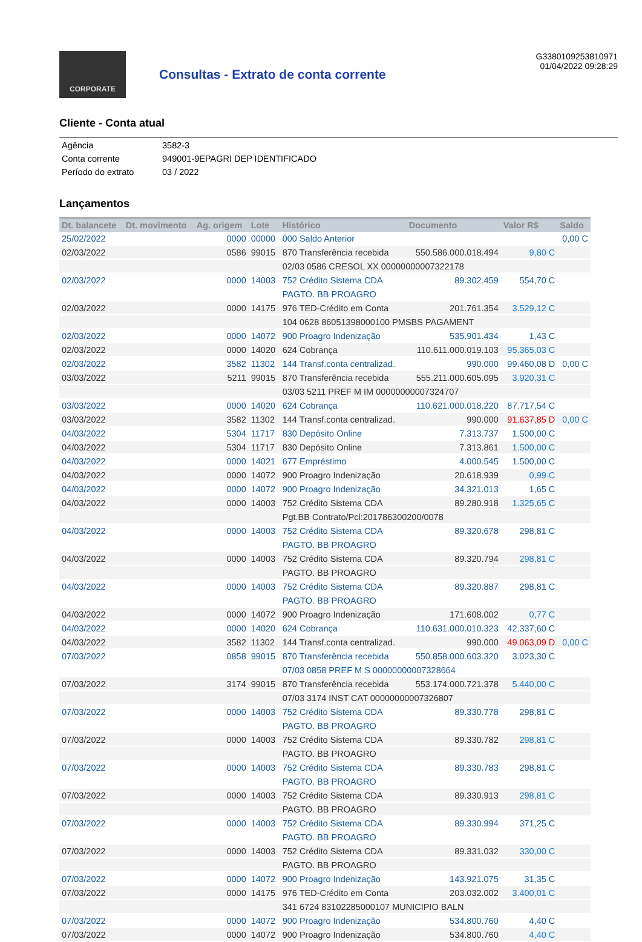CORPORATE
Consultas - Extrato de conta corrente
G3380109253810971
01/04/2022 09:28:29
Cliente - Conta atual
| Agência | 3582-3 |
| Conta corrente | 949001-9EPAGRI DEP IDENTIFICADO |
| Período do extrato | 03 / 2022 |
Lançamentos
| Dt. balancete | Dt. movimento | Ag. origem | Lote | Histórico | Documento | Valor R$ | Saldo |
| --- | --- | --- | --- | --- | --- | --- | --- |
| 25/02/2022 | | 0000 | 00000 | 000 Saldo Anterior | | | 0,00 C |
| 02/03/2022 | | 0586 | 99015 | 870 Transferência recebida | 550.586.000.018.494 | 9,80 C | |
| | | | | 02/03 0586 CRESOL XX 00000000007322178 | | | |
| 02/03/2022 | | 0000 | 14003 | 752 Crédito Sistema CDA | 89.302.459 | 554,70 C | |
| | | | | PAGTO. BB PROAGRO | | | |
| 02/03/2022 | | 0000 | 14175 | 976 TED-Crédito em Conta | 201.761.354 | 3.529,12 C | |
| | | | | 104 0628 86051398000100 PMSBS PAGAMENT | | | |
| 02/03/2022 | | 0000 | 14072 | 900 Proagro Indenização | 535.901.434 | 1,43 C | |
| 02/03/2022 | | 0000 | 14020 | 624 Cobrança | 110.611.000.019.103 | 95.365,03 C | |
| 02/03/2022 | | 3582 | 11302 | 144 Transf.conta centralizad. | 990.000 | 99.460,08 D | 0,00 C |
| 03/03/2022 | | 5211 | 99015 | 870 Transferência recebida | 555.211.000.605.095 | 3.920,31 C | |
| | | | | 03/03 5211 PREF M IM 00000000007324707 | | | |
| 03/03/2022 | | 0000 | 14020 | 624 Cobrança | 110.621.000.018.220 | 87.717,54 C | |
| 03/03/2022 | | 3582 | 11302 | 144 Transf.conta centralizad. | 990.000 | 91.637,85 D | 0,00 C |
| 04/03/2022 | | 5304 | 11717 | 830 Depósito Online | 7.313.737 | 1.500,00 C | |
| 04/03/2022 | | 5304 | 11717 | 830 Depósito Online | 7.313.861 | 1.500,00 C | |
| 04/03/2022 | | 0000 | 14021 | 677 Empréstimo | 4.000.545 | 1.500,00 C | |
| 04/03/2022 | | 0000 | 14072 | 900 Proagro Indenização | 20.618.939 | 0,99 C | |
| 04/03/2022 | | 0000 | 14072 | 900 Proagro Indenização | 34.321.013 | 1,65 C | |
| 04/03/2022 | | 0000 | 14003 | 752 Crédito Sistema CDA | 89.280.918 | 1.325,65 C | |
| | | | | Pgt.BB Contrato/Pcl:201786300200/0078 | | | |
| 04/03/2022 | | 0000 | 14003 | 752 Crédito Sistema CDA | 89.320.678 | 298,81 C | |
| | | | | PAGTO. BB PROAGRO | | | |
| 04/03/2022 | | 0000 | 14003 | 752 Crédito Sistema CDA | 89.320.794 | 298,81 C | |
| | | | | PAGTO. BB PROAGRO | | | |
| 04/03/2022 | | 0000 | 14003 | 752 Crédito Sistema CDA | 89.320.887 | 298,81 C | |
| | | | | PAGTO. BB PROAGRO | | | |
| 04/03/2022 | | 0000 | 14072 | 900 Proagro Indenização | 171.608.002 | 0,77 C | |
| 04/03/2022 | | 0000 | 14020 | 624 Cobrança | 110.631.000.010.323 | 42.337,60 C | |
| 04/03/2022 | | 3582 | 11302 | 144 Transf.conta centralizad. | 990.000 | 49.063,09 D | 0,00 C |
| 07/03/2022 | | 0858 | 99015 | 870 Transferência recebida | 550.858.000.603.320 | 3.023,30 C | |
| | | | | 07/03 0858 PREF M S 00000000007328664 | | | |
| 07/03/2022 | | 3174 | 99015 | 870 Transferência recebida | 553.174.000.721.378 | 5.440,00 C | |
| | | | | 07/03 3174 INST CAT 00000000007326807 | | | |
| 07/03/2022 | | 0000 | 14003 | 752 Crédito Sistema CDA | 89.330.778 | 298,81 C | |
| | | | | PAGTO. BB PROAGRO | | | |
| 07/03/2022 | | 0000 | 14003 | 752 Crédito Sistema CDA | 89.330.782 | 298,81 C | |
| | | | | PAGTO. BB PROAGRO | | | |
| 07/03/2022 | | 0000 | 14003 | 752 Crédito Sistema CDA | 89.330.783 | 298,81 C | |
| | | | | PAGTO. BB PROAGRO | | | |
| 07/03/2022 | | 0000 | 14003 | 752 Crédito Sistema CDA | 89.330.913 | 298,81 C | |
| | | | | PAGTO. BB PROAGRO | | | |
| 07/03/2022 | | 0000 | 14003 | 752 Crédito Sistema CDA | 89.330.994 | 371,25 C | |
| | | | | PAGTO. BB PROAGRO | | | |
| 07/03/2022 | | 0000 | 14003 | 752 Crédito Sistema CDA | 89.331.032 | 330,00 C | |
| | | | | PAGTO. BB PROAGRO | | | |
| 07/03/2022 | | 0000 | 14072 | 900 Proagro Indenização | 143.921.075 | 31,35 C | |
| 07/03/2022 | | 0000 | 14175 | 976 TED-Crédito em Conta | 203.032.002 | 3.400,01 C | |
| | | | | 341 6724 83102285000107 MUNICIPIO BALN | | | |
| 07/03/2022 | | 0000 | 14072 | 900 Proagro Indenização | 534.800.760 | 4,40 C | |
| 07/03/2022 | | 0000 | 14072 | 900 Proagro Indenização | 534.800.760 | 4,40 C | |